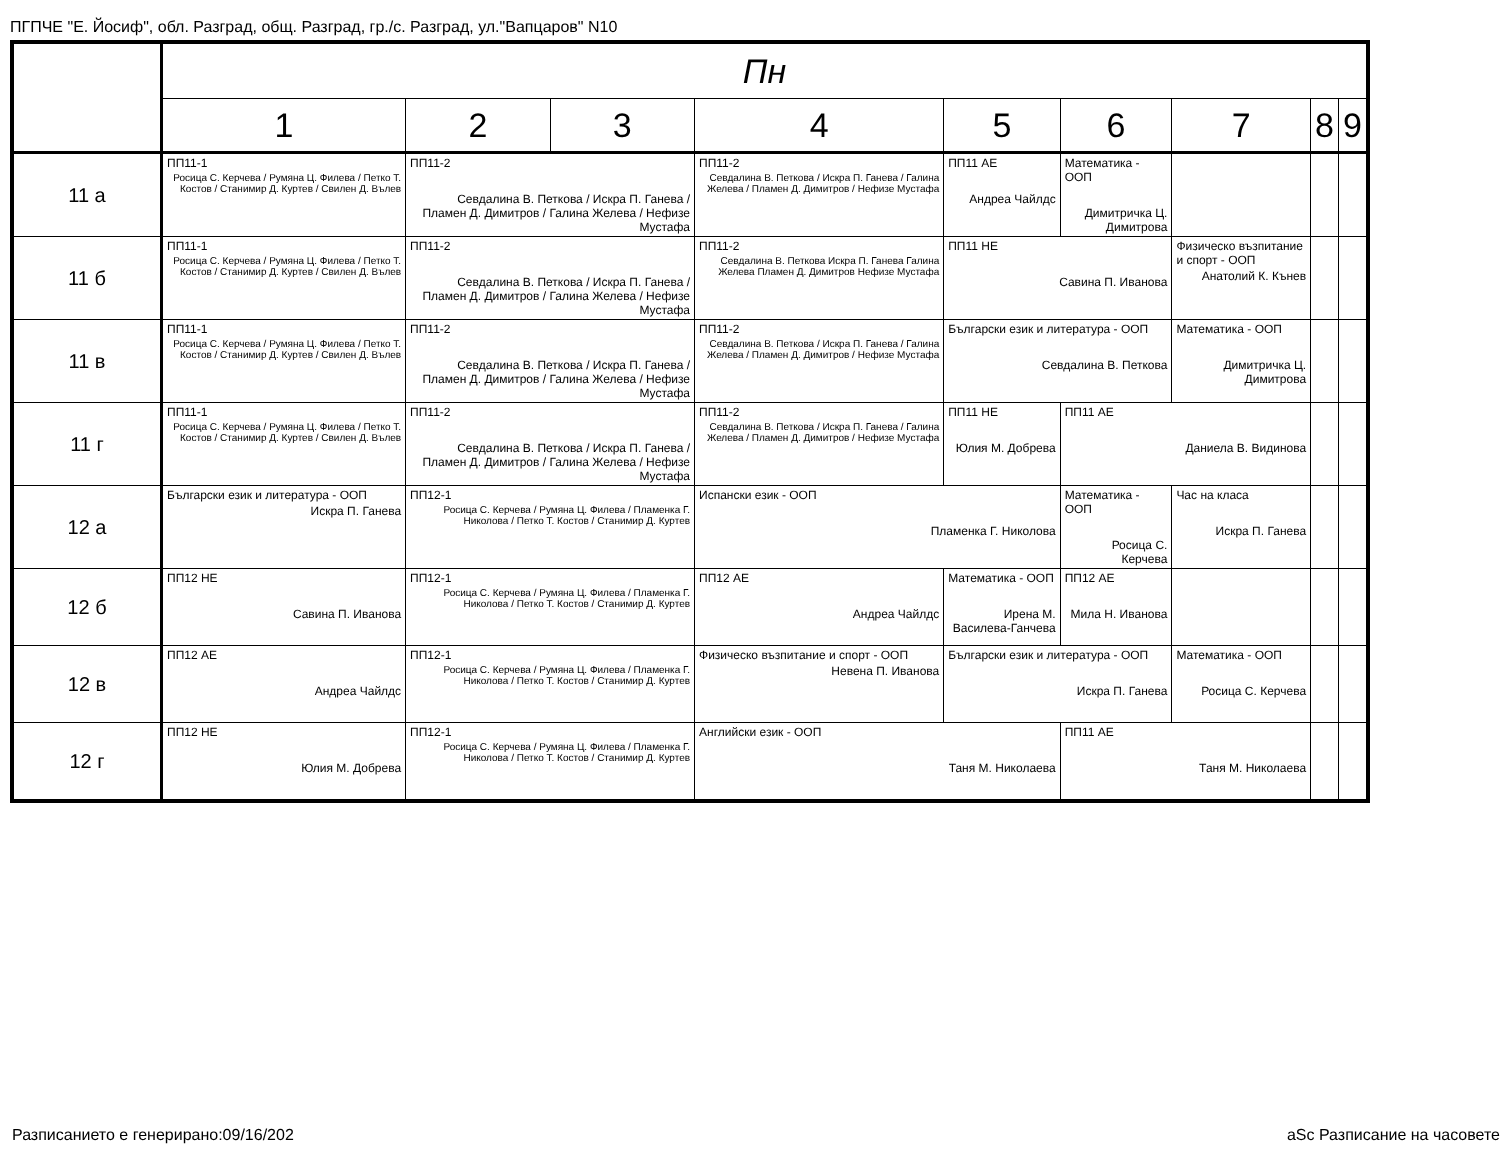ПГПЧЕ "Е. Йосиф", обл. Разград, общ. Разград, гр./с. Разград, ул."Вапцаров" N10
| | Пн | | | | | | | | |
| --- | --- | --- | --- | --- | --- | --- | --- | --- | --- |
| | 1 | 2 | 3 | 4 | 5 | 6 | 7 | 8 | 9 |
| 11 а | ПП11-1 Росица С. Керчева / Румяна Ц. Филева / Петко Т. Костов / Станимир Д. Куртев / Свилен Д. Вълев | ПП11-2 Севдалина В. Петкова / Искра П. Ганева / Пламен Д. Димитров / Галина Желева / Нефизе Мустафа | | ПП11-2 Севдалина В. Петкова / Искра П. Ганева / Галина Желева / Пламен Д. Димитров / Нефизе Мустафа | ПП11 АЕ Андреа Чайлдс | Математика - ООП Димитричка Ц. Димитрова | | | |
| 11 б | ПП11-1 Росица С. Керчева / Румяна Ц. Филева / Петко Т. Костов / Станимир Д. Куртев / Свилен Д. Вълев | ПП11-2 Севдалина В. Петкова / Искра П. Ганева / Пламен Д. Димитров / Галина Желева / Нефизе Мустафа | | ПП11-2 Севдалина В. Петкова Искра П. Ганева Галина Желева Пламен Д. Димитров Нефизе Мустафа | ПП11 НЕ Савина П. Иванова | | Физическо възпитание и спорт - ООП Анатолий К. Кънев | | |
| 11 в | ПП11-1 Росица С. Керчева / Румяна Ц. Филева / Петко Т. Костов / Станимир Д. Куртев / Свилен Д. Вълев | ПП11-2 Севдалина В. Петкова / Искра П. Ганева / Пламен Д. Димитров / Галина Желева / Нефизе Мустафа | | ПП11-2 Севдалина В. Петкова / Искра П. Ганева / Галина Желева / Пламен Д. Димитров / Нефизе Мустафа | Български език и литература - ООП Севдалина В. Петкова | | Математика - ООП Димитричка Ц. Димитрова | | |
| 11 г | ПП11-1 Росица С. Керчева / Румяна Ц. Филева / Петко Т. Костов / Станимир Д. Куртев / Свилен Д. Вълев | ПП11-2 Севдалина В. Петкова / Искра П. Ганева / Пламен Д. Димитров / Галина Желева / Нефизе Мустафа | | ПП11-2 Севдалина В. Петкова / Искра П. Ганева / Галина Желева / Пламен Д. Димитров / Нефизе Мустафа | ПП11 НЕ Юлия М. Добрева | ПП11 АЕ Даниела В. Видинова | | | |
| 12 а | Български език и литература - ООП Искра П. Ганева | ПП12-1 Росица С. Керчева / Румяна Ц. Филева / Пламенка Г. Николова / Петко Т. Костов / Станимир Д. Куртев | | Испански език - ООП Пламенка Г. Николова | | Математика - ООП Росица С. Керчева | Час на класа Искра П. Ганева | | |
| 12 б | ПП12 НЕ Савина П. Иванова | ПП12-1 Росица С. Керчева / Румяна Ц. Филева / Пламенка Г. Николова / Петко Т. Костов / Станимир Д. Куртев | | ПП12 АЕ Андреа Чайлдс | Математика - ООП Ирена М. Василева-Ганчева | ПП12 АЕ Мила Н. Иванова | | | |
| 12 в | ПП12 АЕ Андреа Чайлдс | ПП12-1 Росица С. Керчева / Румяна Ц. Филева / Пламенка Г. Николова / Петко Т. Костов / Станимир Д. Куртев | | Физическо възпитание и спорт - ООП Невена П. Иванова | Български език и литература - ООП Искра П. Ганева | | Математика - ООП Росица С. Керчева | | |
| 12 г | ПП12 НЕ Юлия М. Добрева | ПП12-1 Росица С. Керчева / Румяна Ц. Филева / Пламенка Г. Николова / Петко Т. Костов / Станимир Д. Куртев | | Английски език - ООП Таня М. Николаева | | ПП11 АЕ Таня М. Николаева | | | |
Разписанието е генерирано:09/16/202
aSc Разписание на часовете